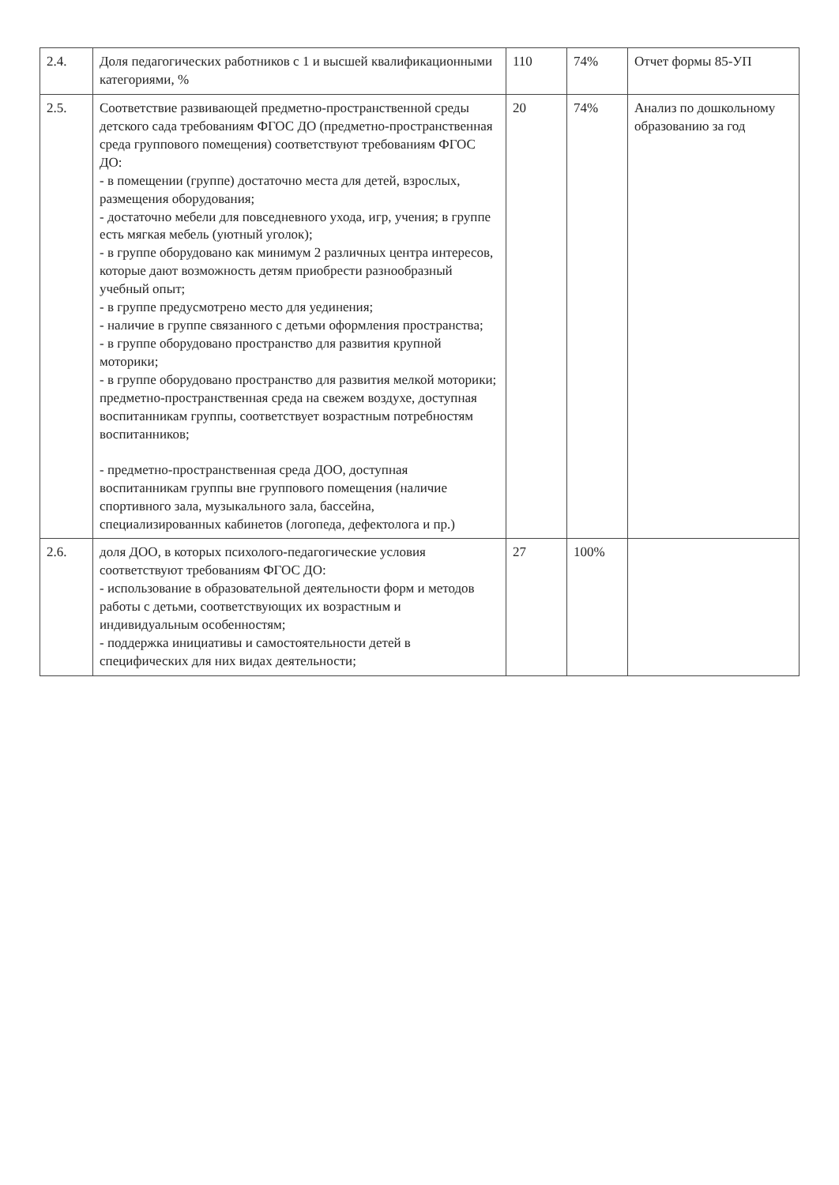| 2.4. | Доля педагогических работников с 1 и высшей квалификационными категориями, % | 110 | 74% | Отчет формы 85-УП |
| 2.5. | Соответствие развивающей предметно-пространственной среды детского сада требованиям ФГОС ДО (предметно-пространственная среда группового помещения) соответствуют требованиям ФГОС ДО: - в помещении (группе) достаточно места для детей, взрослых, размещения оборудования; - достаточно мебели для повседневного ухода, игр, учения; в группе есть мягкая мебель (уютный уголок); - в группе оборудовано как минимум 2 различных центра интересов, которые дают возможность детям приобрести разнообразный учебный опыт; - в группе предусмотрено место для уединения; - наличие в группе связанного с детьми оформления пространства; - в группе оборудовано пространство для развития крупной моторики; - в группе оборудовано пространство для развития мелкой моторики; предметно-пространственная среда на свежем воздухе, доступная воспитанникам группы, соответствует возрастным потребностям воспитанников; - предметно-пространственная среда ДОО, доступная воспитанникам группы вне группового помещения (наличие спортивного зала, музыкального зала, бассейна, специализированных кабинетов (логопеда, дефектолога и пр.) | 20 | 74% | Анализ по дошкольному образованию за год |
| 2.6. | доля ДОО, в которых психолого-педагогические условия соответствуют требованиям ФГОС ДО: - использование в образовательной деятельности форм и методов работы с детьми, соответствующих их возрастным и индивидуальным особенностям; - поддержка инициативы и самостоятельности детей в специфических для них видах деятельности; | 27 | 100% | |